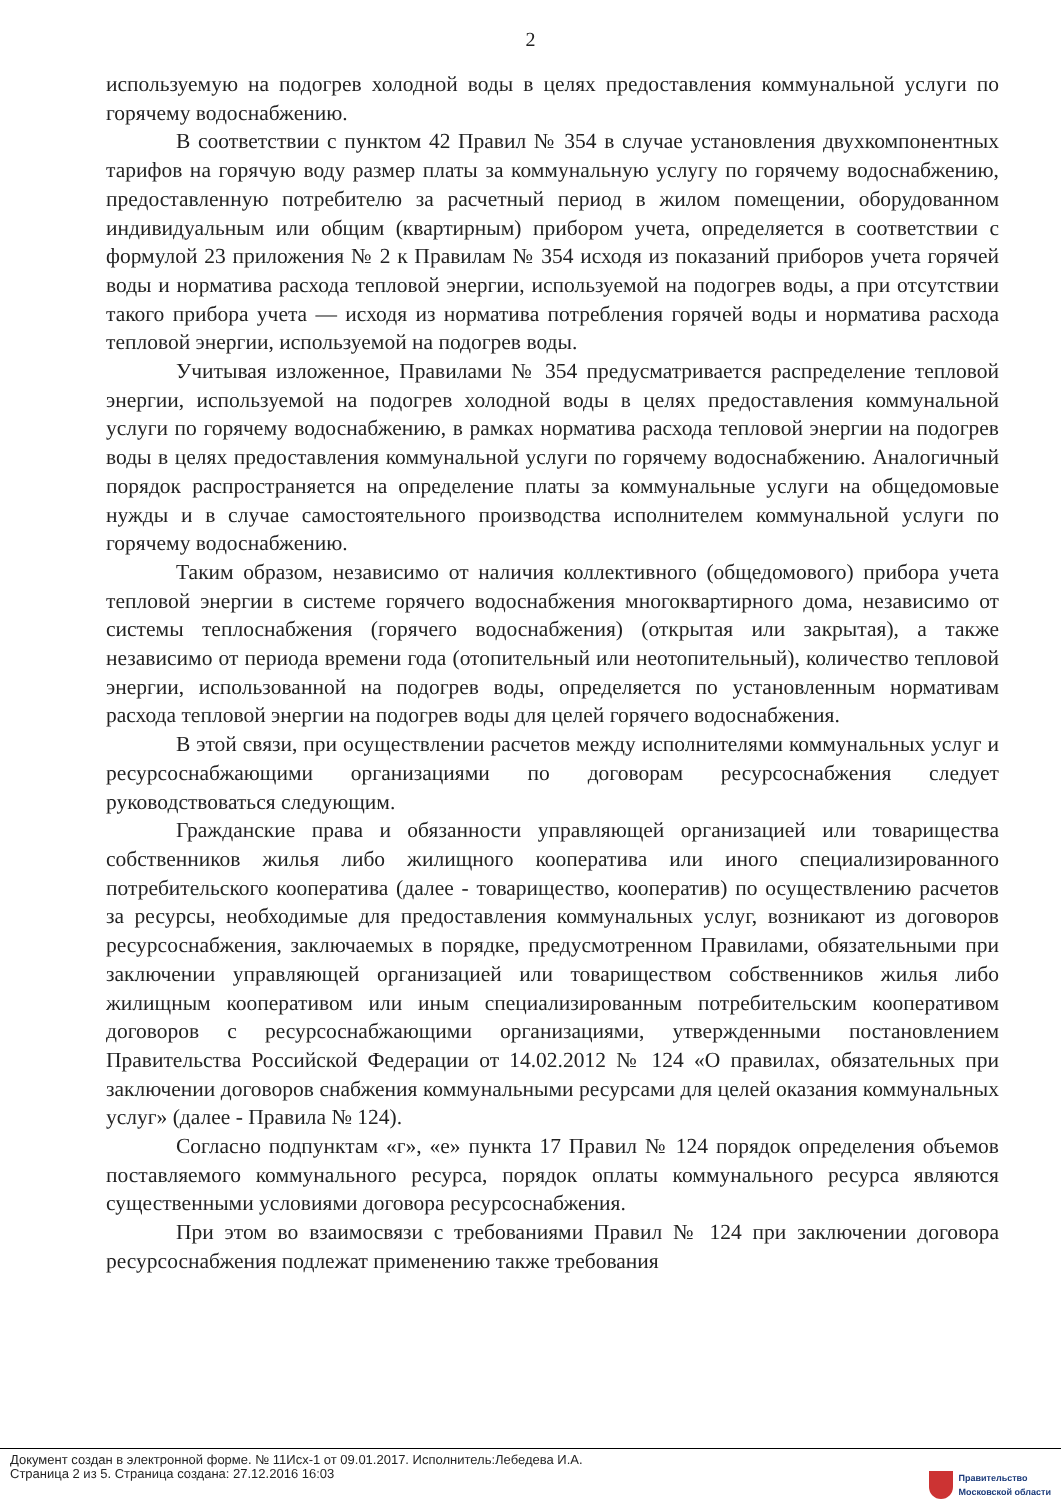2
используемую на подогрев холодной воды в целях предоставления коммунальной услуги по горячему водоснабжению.
В соответствии с пунктом 42 Правил № 354 в случае установления двухкомпонентных тарифов на горячую воду размер платы за коммунальную услугу по горячему водоснабжению, предоставленную потребителю за расчетный период в жилом помещении, оборудованном индивидуальным или общим (квартирным) прибором учета, определяется в соответствии с формулой 23 приложения № 2 к Правилам № 354 исходя из показаний приборов учета горячей воды и норматива расхода тепловой энергии, используемой на подогрев воды, а при отсутствии такого прибора учета — исходя из норматива потребления горячей воды и норматива расхода тепловой энергии, используемой на подогрев воды.
Учитывая изложенное, Правилами № 354 предусматривается распределение тепловой энергии, используемой на подогрев холодной воды в целях предоставления коммунальной услуги по горячему водоснабжению, в рамках норматива расхода тепловой энергии на подогрев воды в целях предоставления коммунальной услуги по горячему водоснабжению. Аналогичный порядок распространяется на определение платы за коммунальные услуги на общедомовые нужды и в случае самостоятельного производства исполнителем коммунальной услуги по горячему водоснабжению.
Таким образом, независимо от наличия коллективного (общедомового) прибора учета тепловой энергии в системе горячего водоснабжения многоквартирного дома, независимо от системы теплоснабжения (горячего водоснабжения) (открытая или закрытая), а также независимо от периода времени года (отопительный или неотопительный), количество тепловой энергии, использованной на подогрев воды, определяется по установленным нормативам расхода тепловой энергии на подогрев воды для целей горячего водоснабжения.
В этой связи, при осуществлении расчетов между исполнителями коммунальных услуг и ресурсоснабжающими организациями по договорам ресурсоснабжения следует руководствоваться следующим.
Гражданские права и обязанности управляющей организацией или товарищества собственников жилья либо жилищного кооператива или иного специализированного потребительского кооператива (далее - товарищество, кооператив) по осуществлению расчетов за ресурсы, необходимые для предоставления коммунальных услуг, возникают из договоров ресурсоснабжения, заключаемых в порядке, предусмотренном Правилами, обязательными при заключении управляющей организацией или товариществом собственников жилья либо жилищным кооперативом или иным специализированным потребительским кооперативом договоров с ресурсоснабжающими организациями, утвержденными постановлением Правительства Российской Федерации от 14.02.2012 № 124 «О правилах, обязательных при заключении договоров снабжения коммунальными ресурсами для целей оказания коммунальных услуг» (далее - Правила № 124).
Согласно подпунктам «г», «е» пункта 17 Правил № 124 порядок определения объемов поставляемого коммунального ресурса, порядок оплаты коммунального ресурса являются существенными условиями договора ресурсоснабжения.
При этом во взаимосвязи с требованиями Правил № 124 при заключении договора ресурсоснабжения подлежат применению также требования
Документ создан в электронной форме. № 11Исх-1 от 09.01.2017. Исполнитель:Лебедева И.А.
Страница 2 из 5. Страница создана: 27.12.2016 16:03
Правительство
Московской области